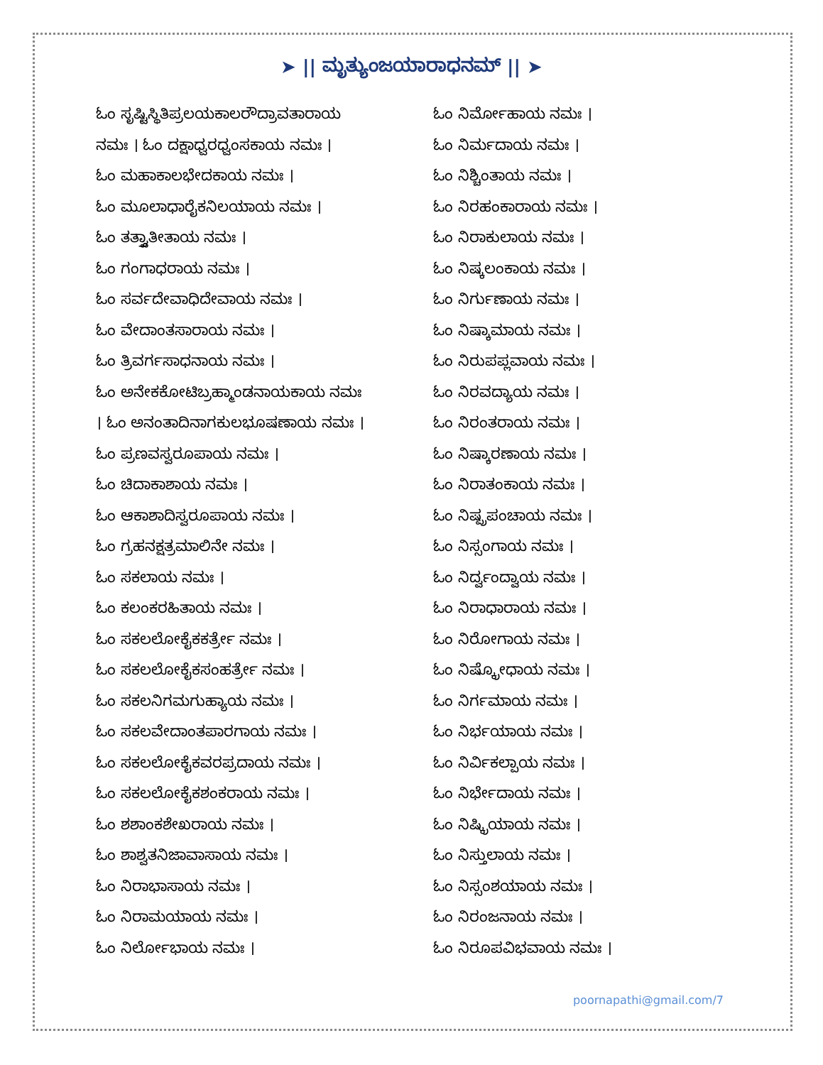➤ || ಮೃತ್ಯುಂಜಯಾರಾಧನಮ್ || ➤
ಓಂ ಸೃಷ್ಟಿಸ್ಥಿತಿಪ್ರಲಯಕಾಲರೌದ್ರಾವತಾರಾಯ
ನಮಃ । ಓಂ ದಕ್ಷಾಧ್ವರಧ್ವಂಸಕಾಯ ನಮಃ ।
ಓಂ ಮಹಾಕಾಲಭೇದಕಾಯ ನಮಃ ।
ಓಂ ಮೂಲಾಧಾರೈಕನಿಲಯಾಯ ನಮಃ ।
ಓಂ ತತ್ತ್ವಾತೀತಾಯ ನಮಃ ।
ಓಂ ಗಂಗಾಧರಾಯ ನಮಃ ।
ಓಂ ಸರ್ವದೇವಾಧಿದೇವಾಯ ನಮಃ ।
ಓಂ ವೇದಾಂತಸಾರಾಯ ನಮಃ ।
ಓಂ ತ್ರಿವರ್ಗಸಾಧನಾಯ ನಮಃ ।
ಓಂ ಅನೇಕಕೋಟಿಬ್ರಹ್ಮಾಂಡನಾಯಕಾಯ ನಮಃ
। ಓಂ ಅನಂತಾದಿನಾಗಕುಲಭೂಷಣಾಯ ನಮಃ ।
ಓಂ ಪ್ರಣವಸ್ವರೂಪಾಯ ನಮಃ ।
ಓಂ ಚಿದಾಕಾಶಾಯ ನಮಃ ।
ಓಂ ಆಕಾಶಾದಿಸ್ವರೂಪಾಯ ನಮಃ ।
ಓಂ ಗ್ರಹನಕ್ಷತ್ರಮಾಲಿನೇ ನಮಃ ।
ಓಂ ಸಕಲಾಯ ನಮಃ ।
ಓಂ ಕಲಂಕರಹಿತಾಯ ನಮಃ ।
ಓಂ ಸಕಲಲೋಕೈಕಕರ್ತ್ರೇ ನಮಃ ।
ಓಂ ಸಕಲಲೋಕೈಕಸಂಹರ್ತ್ರೇ ನಮಃ ।
ಓಂ ಸಕಲನಿಗಮಗುಹ್ಯಾಯ ನಮಃ ।
ಓಂ ಸಕಲವೇದಾಂತಪಾರಗಾಯ ನಮಃ ।
ಓಂ ಸಕಲಲೋಕೈಕವರಪ್ರದಾಯ ನಮಃ ।
ಓಂ ಸಕಲಲೋಕೈಕಶಂಕರಾಯ ನಮಃ ।
ಓಂ ಶಶಾಂಕಶೇಖರಾಯ ನಮಃ ।
ಓಂ ಶಾಶ್ವತನಿಜಾವಾಸಾಯ ನಮಃ ।
ಓಂ ನಿರಾಭಾಸಾಯ ನಮಃ ।
ಓಂ ನಿರಾಮಯಾಯ ನಮಃ ।
ಓಂ ನಿರ್ಲೋಭಾಯ ನಮಃ ।
ಓಂ ನಿರ್ಮೋಹಾಯ ನಮಃ ।
ಓಂ ನಿರ್ಮದಾಯ ನಮಃ ।
ಓಂ ನಿಶ್ಚಿಂತಾಯ ನಮಃ ।
ಓಂ ನಿರಹಂಕಾರಾಯ ನಮಃ ।
ಓಂ ನಿರಾಕುಲಾಯ ನಮಃ ।
ಓಂ ನಿಷ್ಕಲಂಕಾಯ ನಮಃ ।
ಓಂ ನಿರ್ಗುಣಾಯ ನಮಃ ।
ಓಂ ನಿಷ್ಕಾಮಾಯ ನಮಃ ।
ಓಂ ನಿರುಪಪ್ಲವಾಯ ನಮಃ ।
ಓಂ ನಿರವದ್ಯಾಯ ನಮಃ ।
ಓಂ ನಿರಂತರಾಯ ನಮಃ ।
ಓಂ ನಿಷ್ಕಾರಣಾಯ ನಮಃ ।
ಓಂ ನಿರಾತಂಕಾಯ ನಮಃ ।
ಓಂ ನಿಷ್ಪ್ರಪಂಚಾಯ ನಮಃ ।
ಓಂ ನಿಸ್ಸಂಗಾಯ ನಮಃ ।
ಓಂ ನಿರ್ದ್ವಂದ್ವಾಯ ನಮಃ ।
ಓಂ ನಿರಾಧಾರಾಯ ನಮಃ ।
ಓಂ ನಿರೋಗಾಯ ನಮಃ ।
ಓಂ ನಿಷ್ಕ್ರೋಧಾಯ ನಮಃ ।
ಓಂ ನಿರ್ಗಮಾಯ ನಮಃ ।
ಓಂ ನಿರ್ಭಯಾಯ ನಮಃ ।
ಓಂ ನಿರ್ವಿಕಲ್ಪಾಯ ನಮಃ ।
ಓಂ ನಿರ್ಭೇದಾಯ ನಮಃ ।
ಓಂ ನಿಷ್ಕ್ರಿಯಾಯ ನಮಃ ।
ಓಂ ನಿಸ್ತುಲಾಯ ನಮಃ ।
ಓಂ ನಿಸ್ಸಂಶಯಾಯ ನಮಃ ।
ಓಂ ನಿರಂಜನಾಯ ನಮಃ ।
ಓಂ ನಿರೂಪವಿಭವಾಯ ನಮಃ ।
poornapathi@gmail.com/7